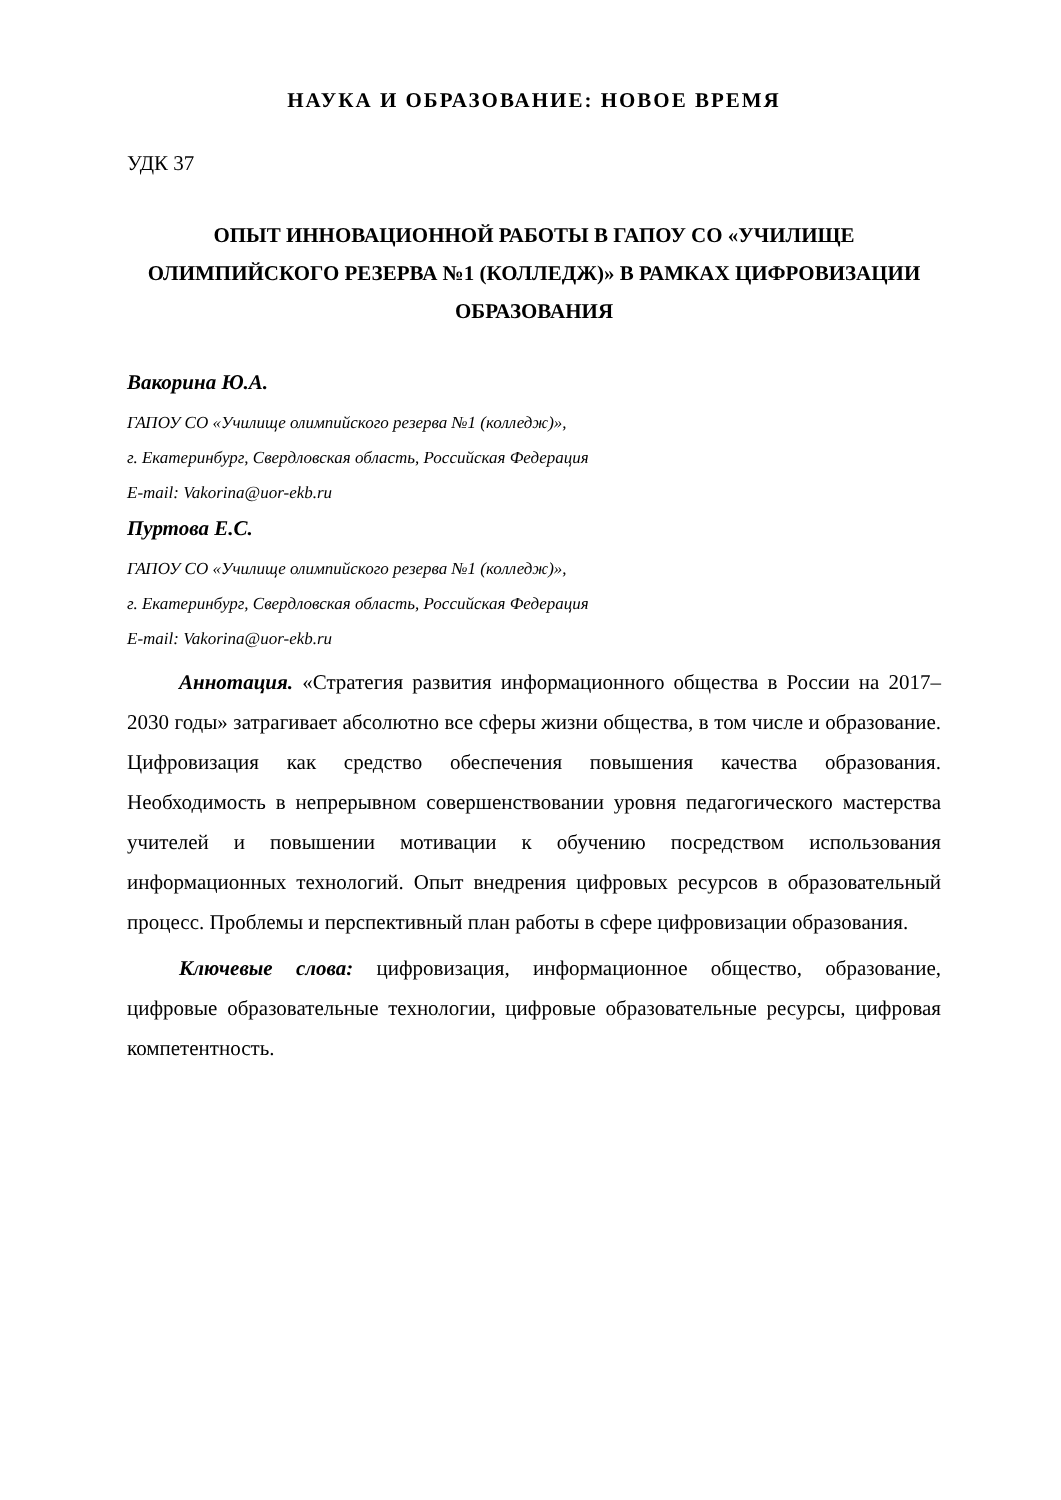НАУКА И ОБРАЗОВАНИЕ: НОВОЕ ВРЕМЯ
УДК 37
ОПЫТ ИННОВАЦИОННОЙ РАБОТЫ В ГАПОУ СО «УЧИЛИЩЕ ОЛИМПИЙСКОГО РЕЗЕРВА №1 (КОЛЛЕДЖ)» В РАМКАХ ЦИФРОВИЗАЦИИ ОБРАЗОВАНИЯ
Вакорина Ю.А.
ГАПОУ СО «Училище олимпийского резерва №1 (колледж)»,
г. Екатеринбург, Свердловская область, Российская Федерация
E-mail: Vakorina@uor-ekb.ru
Пуртова Е.С.
ГАПОУ СО «Училище олимпийского резерва №1 (колледж)»,
г. Екатеринбург, Свердловская область, Российская Федерация
E-mail: Vakorina@uor-ekb.ru
Аннотация. «Стратегия развития информационного общества в России на 2017–2030 годы» затрагивает абсолютно все сферы жизни общества, в том числе и образование. Цифровизация как средство обеспечения повышения качества образования. Необходимость в непрерывном совершенствовании уровня педагогического мастерства учителей и повышении мотивации к обучению посредством использования информационных технологий. Опыт внедрения цифровых ресурсов в образовательный процесс. Проблемы и перспективный план работы в сфере цифровизации образования.
Ключевые слова: цифровизация, информационное общество, образование, цифровые образовательные технологии, цифровые образовательные ресурсы, цифровая компетентность.